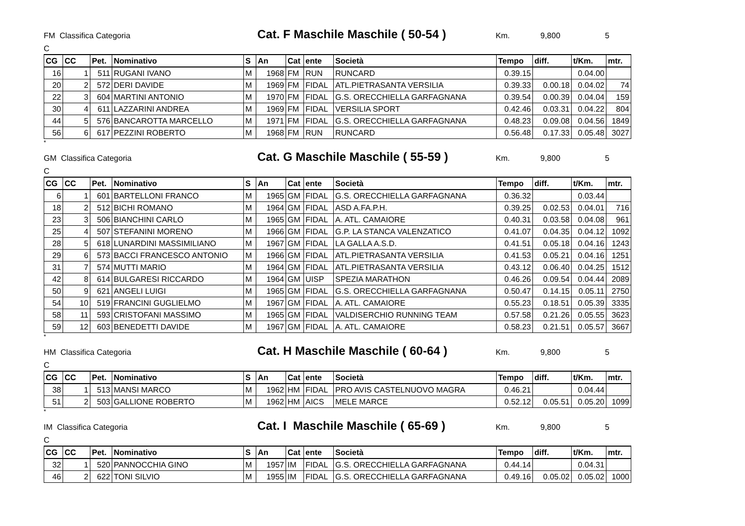FM Classifica Categoria Cat. F Maschile Maschile ( 50-54 ) Km. 9,800 5
C
| CG | CC | Pet. | Nominativo | S | An | Cat | ente | Società | Tempo | diff. | t/Km. | mtr. |
| --- | --- | --- | --- | --- | --- | --- | --- | --- | --- | --- | --- | --- |
| 16 | 1 | 511 | RUGANI IVANO | M | 1968 | FM | RUN | RUNCARD | 0.39.15 | | 0.04.00 | |
| 20 | 2 | 572 | DERI DAVIDE | M | 1969 | FM | FIDAL | ATL.PIETRASANTA VERSILIA | 0.39.33 | 0.00.18 | 0.04.02 | 74 |
| 22 | 3 | 604 | MARTINI ANTONIO | M | 1970 | FM | FIDAL | G.S. ORECCHIELLA GARFAGNANA | 0.39.54 | 0.00.39 | 0.04.04 | 159 |
| 30 | 4 | 611 | LAZZARINI ANDREA | M | 1969 | FM | FIDAL | VERSILIA SPORT | 0.42.46 | 0.03.31 | 0.04.22 | 804 |
| 44 | 5 | 576 | BANCAROTTA MARCELLO | M | 1971 | FM | FIDAL | G.S. ORECCHIELLA GARFAGNANA | 0.48.23 | 0.09.08 | 0.04.56 | 1849 |
| 56 | 6 | 617 | PEZZINI ROBERTO | M | 1968 | FM | RUN | RUNCARD | 0.56.48 | 0.17.33 | 0.05.48 | 3027 |
*
GM Classifica Categoria Cat. G Maschile Maschile ( 55-59 ) Km. 9,800 5
C
| CG | CC | Pet. | Nominativo | S | An | Cat | ente | Società | Tempo | diff. | t/Km. | mtr. |
| --- | --- | --- | --- | --- | --- | --- | --- | --- | --- | --- | --- | --- |
| 6 | 1 | 601 | BARTELLONI FRANCO | M | 1965 | GM | FIDAL | G.S. ORECCHIELLA GARFAGNANA | 0.36.32 | | 0.03.44 | |
| 18 | 2 | 512 | BICHI ROMANO | M | 1964 | GM | FIDAL | ASD A.FA.P.H. | 0.39.25 | 0.02.53 | 0.04.01 | 716 |
| 23 | 3 | 506 | BIANCHINI CARLO | M | 1965 | GM | FIDAL | A. ATL. CAMAIORE | 0.40.31 | 0.03.58 | 0.04.08 | 961 |
| 25 | 4 | 507 | STEFANINI MORENO | M | 1966 | GM | FIDAL | G.P. LA STANCA VALENZATICO | 0.41.07 | 0.04.35 | 0.04.12 | 1092 |
| 28 | 5 | 618 | LUNARDINI MASSIMILIANO | M | 1967 | GM | FIDAL | LA GALLA A.S.D. | 0.41.51 | 0.05.18 | 0.04.16 | 1243 |
| 29 | 6 | 573 | BACCI FRANCESCO ANTONIO | M | 1966 | GM | FIDAL | ATL.PIETRASANTA VERSILIA | 0.41.53 | 0.05.21 | 0.04.16 | 1251 |
| 31 | 7 | 574 | MUTTI MARIO | M | 1964 | GM | FIDAL | ATL.PIETRASANTA VERSILIA | 0.43.12 | 0.06.40 | 0.04.25 | 1512 |
| 42 | 8 | 614 | BULGARESI RICCARDO | M | 1964 | GM | UISP | SPEZIA MARATHON | 0.46.26 | 0.09.54 | 0.04.44 | 2089 |
| 50 | 9 | 621 | ANGELI LUIGI | M | 1965 | GM | FIDAL | G.S. ORECCHIELLA GARFAGNANA | 0.50.47 | 0.14.15 | 0.05.11 | 2750 |
| 54 | 10 | 519 | FRANCINI GUGLIELMO | M | 1967 | GM | FIDAL | A. ATL. CAMAIORE | 0.55.23 | 0.18.51 | 0.05.39 | 3335 |
| 58 | 11 | 593 | CRISTOFANI MASSIMO | M | 1965 | GM | FIDAL | VALDISERCHIO RUNNING TEAM | 0.57.58 | 0.21.26 | 0.05.55 | 3623 |
| 59 | 12 | 603 | BENEDETTI DAVIDE | M | 1967 | GM | FIDAL | A. ATL. CAMAIORE | 0.58.23 | 0.21.51 | 0.05.57 | 3667 |
*
HM Classifica Categoria Cat. H Maschile Maschile ( 60-64 ) Km. 9,800 5
C
| CG | CC | Pet. | Nominativo | S | An | Cat | ente | Società | Tempo | diff. | t/Km. | mtr. |
| --- | --- | --- | --- | --- | --- | --- | --- | --- | --- | --- | --- | --- |
| 38 | 1 | 513 | MANSI MARCO | M | 1962 | HM | FIDAL | PRO AVIS CASTELNUOVO MAGRA | 0.46.21 | | 0.04.44 | |
| 51 | 2 | 503 | GALLIONE ROBERTO | M | 1962 | HM | AICS | MELE MARCE | 0.52.12 | 0.05.51 | 0.05.20 | 1099 |
*
IM Classifica Categoria Cat. I Maschile Maschile ( 65-69 ) Km. 9,800 5
C
| CG | CC | Pet. | Nominativo | S | An | Cat | ente | Società | Tempo | diff. | t/Km. | mtr. |
| --- | --- | --- | --- | --- | --- | --- | --- | --- | --- | --- | --- | --- |
| 32 | 1 | 520 | PANNOCCHIA GINO | M | 1957 | IM | FIDAL | G.S. ORECCHIELLA GARFAGNANA | 0.44.14 | | 0.04.31 | |
| 46 | 2 | 622 | TONI SILVIO | M | 1955 | IM | FIDAL | G.S. ORECCHIELLA GARFAGNANA | 0.49.16 | 0.05.02 | 0.05.02 | 1000 |